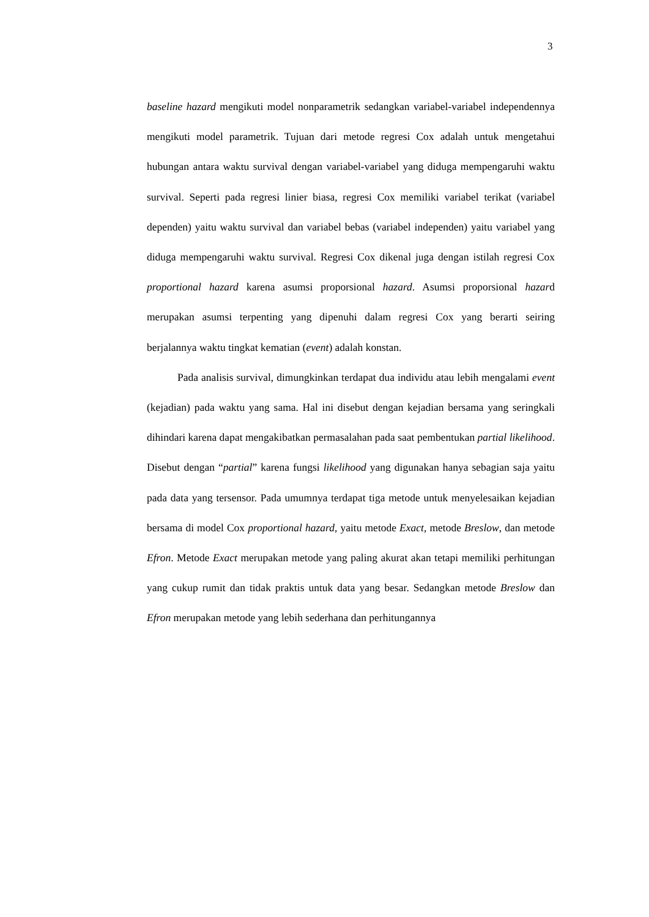3
baseline hazard mengikuti model nonparametrik sedangkan variabel-variabel independennya mengikuti model parametrik. Tujuan dari metode regresi Cox adalah untuk mengetahui hubungan antara waktu survival dengan variabel-variabel yang diduga mempengaruhi waktu survival. Seperti pada regresi linier biasa, regresi Cox memiliki variabel terikat (variabel dependen) yaitu waktu survival dan variabel bebas (variabel independen) yaitu variabel yang diduga mempengaruhi waktu survival. Regresi Cox dikenal juga dengan istilah regresi Cox proportional hazard karena asumsi proporsional hazard. Asumsi proporsional hazard merupakan asumsi terpenting yang dipenuhi dalam regresi Cox yang berarti seiring berjalannya waktu tingkat kematian (event) adalah konstan.
Pada analisis survival, dimungkinkan terdapat dua individu atau lebih mengalami event (kejadian) pada waktu yang sama. Hal ini disebut dengan kejadian bersama yang seringkali dihindari karena dapat mengakibatkan permasalahan pada saat pembentukan partial likelihood. Disebut dengan “partial” karena fungsi likelihood yang digunakan hanya sebagian saja yaitu pada data yang tersensor. Pada umumnya terdapat tiga metode untuk menyelesaikan kejadian bersama di model Cox proportional hazard, yaitu metode Exact, metode Breslow, dan metode Efron. Metode Exact merupakan metode yang paling akurat akan tetapi memiliki perhitungan yang cukup rumit dan tidak praktis untuk data yang besar. Sedangkan metode Breslow dan Efron merupakan metode yang lebih sederhana dan perhitungannya